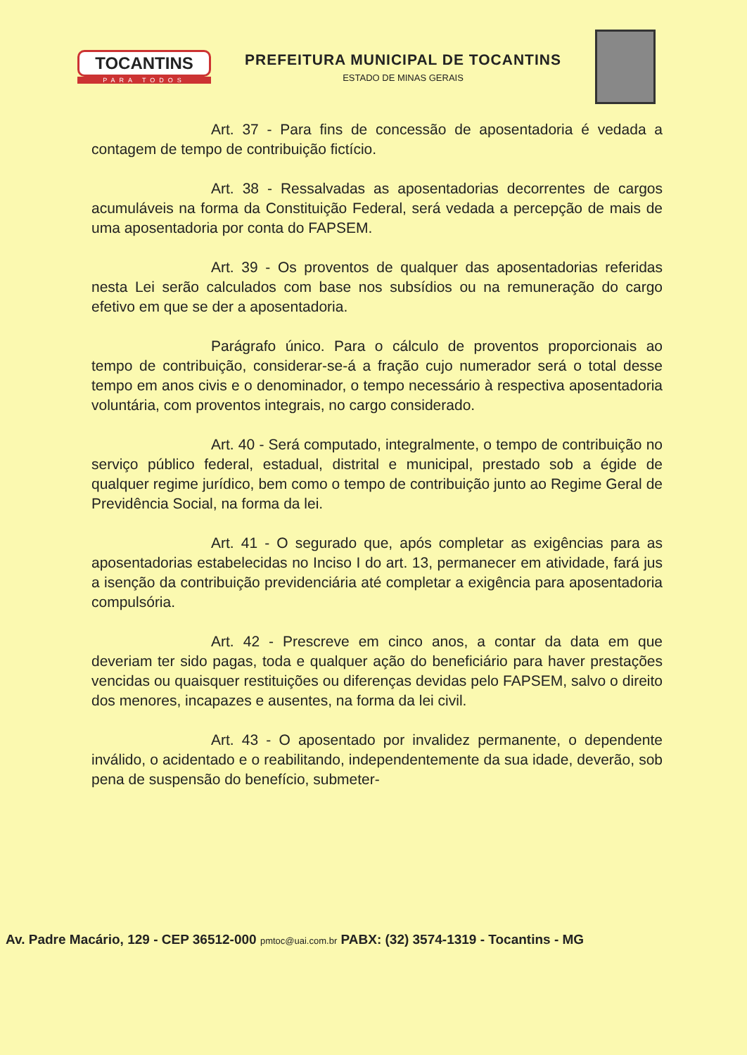TOCANTINS
PARA TODOS
PREFEITURA MUNICIPAL DE TOCANTINS
ESTADO DE MINAS GERAIS
Art. 37 - Para fins de concessão de aposentadoria é vedada a contagem de tempo de contribuição fictício.
Art. 38 - Ressalvadas as aposentadorias decorrentes de cargos acumuláveis na forma da Constituição Federal, será vedada a percepção de mais de uma aposentadoria por conta do FAPSEM.
Art. 39 - Os proventos de qualquer das aposentadorias referidas nesta Lei serão calculados com base nos subsídios ou na remuneração do cargo efetivo em que se der a aposentadoria.
Parágrafo único. Para o cálculo de proventos proporcionais ao tempo de contribuição, considerar-se-á a fração cujo numerador será o total desse tempo em anos civis e o denominador, o tempo necessário à respectiva aposentadoria voluntária, com proventos integrais, no cargo considerado.
Art. 40 - Será computado, integralmente, o tempo de contribuição no serviço público federal, estadual, distrital e municipal, prestado sob a égide de qualquer regime jurídico, bem como o tempo de contribuição junto ao Regime Geral de Previdência Social, na forma da lei.
Art. 41 - O segurado que, após completar as exigências para as aposentadorias estabelecidas no Inciso I do art. 13, permanecer em atividade, fará jus a isenção da contribuição previdenciária até completar a exigência para aposentadoria compulsória.
Art. 42 - Prescreve em cinco anos, a contar da data em que deveriam ter sido pagas, toda e qualquer ação do beneficiário para haver prestações vencidas ou quaisquer restituições ou diferenças devidas pelo FAPSEM, salvo o direito dos menores, incapazes e ausentes, na forma da lei civil.
Art. 43 - O aposentado por invalidez permanente, o dependente inválido, o acidentado e o reabilitando, independentemente da sua idade, deverão, sob pena de suspensão do benefício, submeter-
Av. Padre Macário, 129 - CEP 36512-000 pmtoc@uai.com.br PABX: (32) 3574-1319 - Tocantins - MG